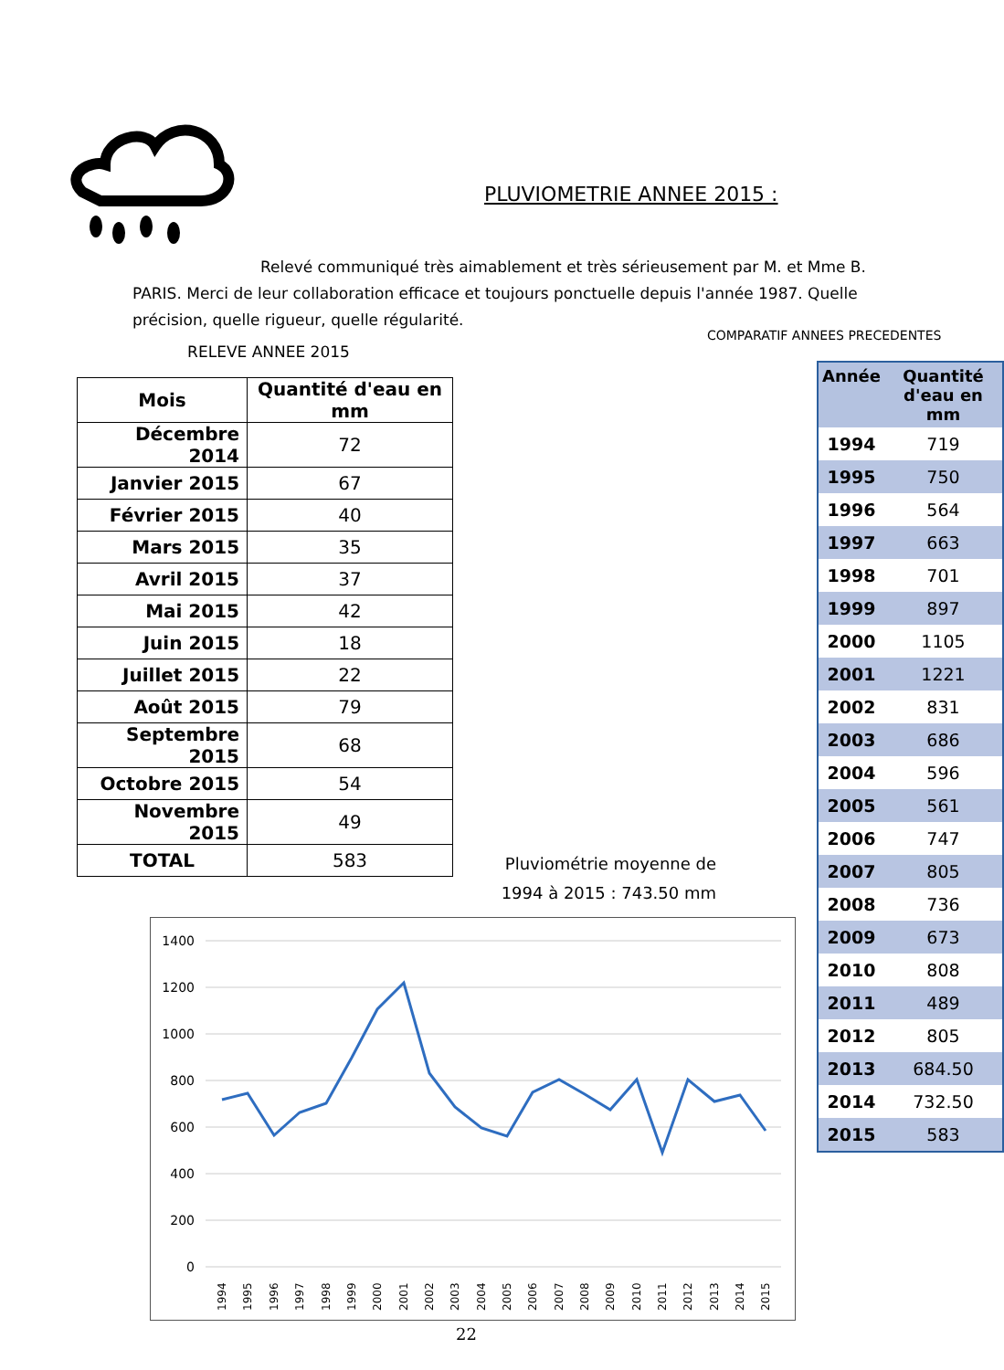PLUVIOMETRIE ANNEE 2015 :
Relevé communiqué très aimablement et très sérieusement par M. et Mme B. PARIS. Merci de leur collaboration efficace et toujours ponctuelle depuis l'année 1987. Quelle précision, quelle rigueur, quelle régularité.
RELEVE ANNEE 2015
| Mois | Quantité d'eau en mm |
| --- | --- |
| Décembre 2014 | 72 |
| Janvier 2015 | 67 |
| Février 2015 | 40 |
| Mars 2015 | 35 |
| Avril 2015 | 37 |
| Mai 2015 | 42 |
| Juin 2015 | 18 |
| Juillet 2015 | 22 |
| Août 2015 | 79 |
| Septembre 2015 | 68 |
| Octobre 2015 | 54 |
| Novembre 2015 | 49 |
| TOTAL | 583 |
Pluviométrie moyenne de
1994 à 2015 : 743.50 mm
1400
1200
1000
800
600
400
200
0
1994
1995
1996
1997
1998
1999
2000
2001
2002
2003
2004
2005
2006
2007
2008
2009
2010
2011
2012
2013
2014
2015
COMPARATIF ANNEES PRECEDENTES
| Année | Quantité d'eau en mm |
| --- | --- |
| 1994 | 719 |
| 1995 | 750 |
| 1996 | 564 |
| 1997 | 663 |
| 1998 | 701 |
| 1999 | 897 |
| 2000 | 1105 |
| 2001 | 1221 |
| 2002 | 831 |
| 2003 | 686 |
| 2004 | 596 |
| 2005 | 561 |
| 2006 | 747 |
| 2007 | 805 |
| 2008 | 736 |
| 2009 | 673 |
| 2010 | 808 |
| 2011 | 489 |
| 2012 | 805 |
| 2013 | 684.50 |
| 2014 | 732.50 |
| 2015 | 583 |
22